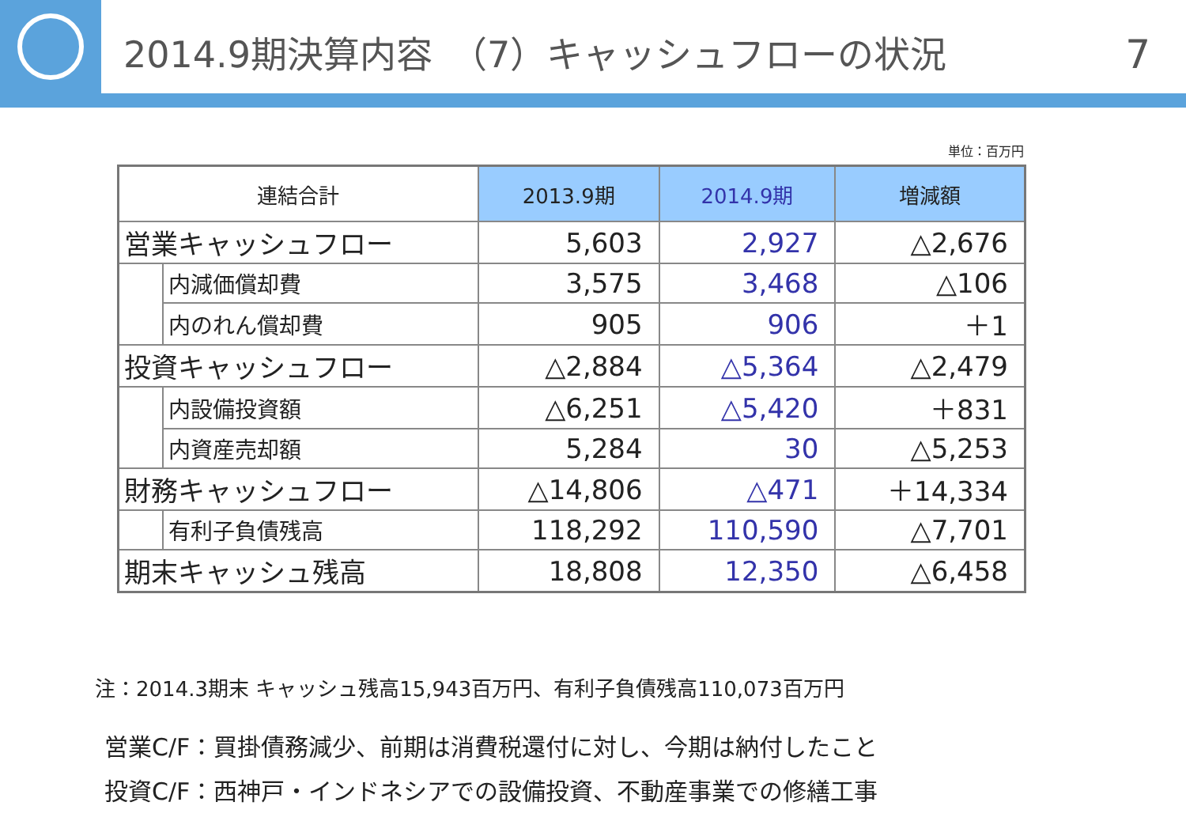2014.9期決算内容　（7）キャッシュフローの状況
7
単位：百万円
| 連結合計 | | 2013.9期 | 2014.9期 | 増減額 |
| --- | --- | --- | --- | --- |
| 営業キャッシュフロー | | 5,603 | 2,927 | △2,676 |
| | 内減価償却費 | 3,575 | 3,468 | △106 |
| | 内のれん償却費 | 905 | 906 | ＋1 |
| 投資キャッシュフロー | | △2,884 | △5,364 | △2,479 |
| | 内設備投資額 | △6,251 | △5,420 | ＋831 |
| | 内資産売却額 | 5,284 | 30 | △5,253 |
| 財務キャッシュフロー | | △14,806 | △471 | ＋14,334 |
| | 有利子負債残高 | 118,292 | 110,590 | △7,701 |
| 期末キャッシュ残高 | | 18,808 | 12,350 | △6,458 |
注：2014.3期末 キャッシュ残高15,943百万円、有利子負債残高110,073百万円
営業C/F：買掛債務減少、前期は消費税還付に対し、今期は納付したこと
投資C/F：西神戸・インドネシアでの設備投資、不動産事業での修繕工事